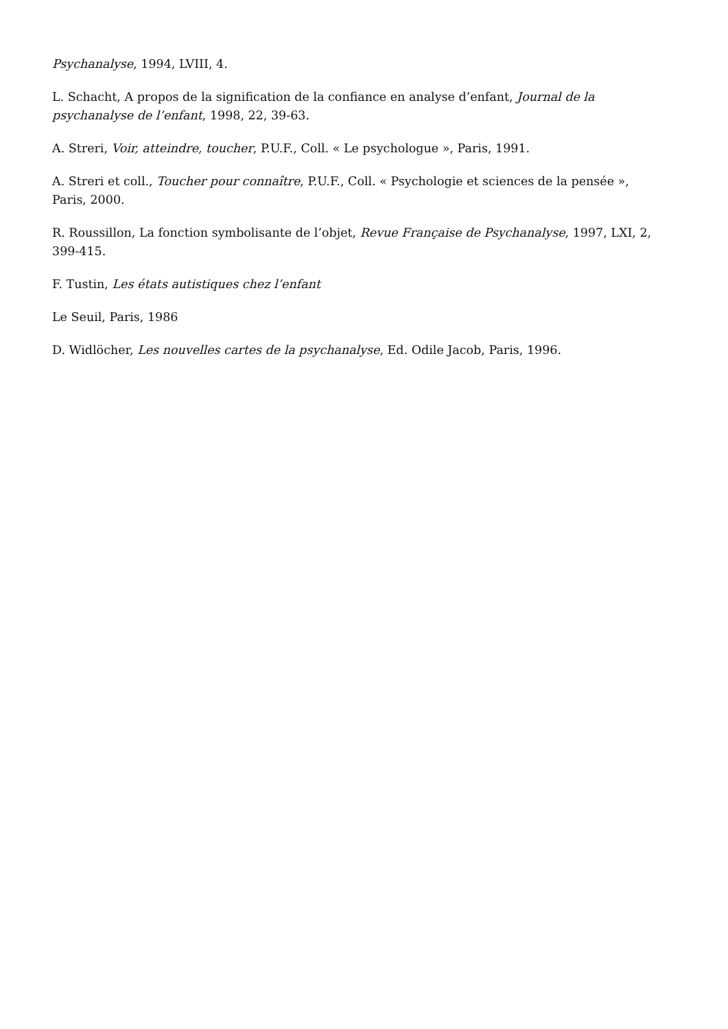Psychanalyse, 1994, LVIII, 4.
L. Schacht, A propos de la signification de la confiance en analyse d’enfant, Journal de la psychanalyse de l’enfant, 1998, 22, 39-63.
A. Streri, Voir, atteindre, toucher, P.U.F., Coll. « Le psychologue », Paris, 1991.
A. Streri et coll., Toucher pour connaître, P.U.F., Coll. « Psychologie et sciences de la pensée », Paris, 2000.
R. Roussillon, La fonction symbolisante de l’objet, Revue Française de Psychanalyse, 1997, LXI, 2, 399-415.
F. Tustin, Les états autistiques chez l’enfant
Le Seuil, Paris, 1986
D. Widlöcher, Les nouvelles cartes de la psychanalyse, Ed. Odile Jacob, Paris, 1996.